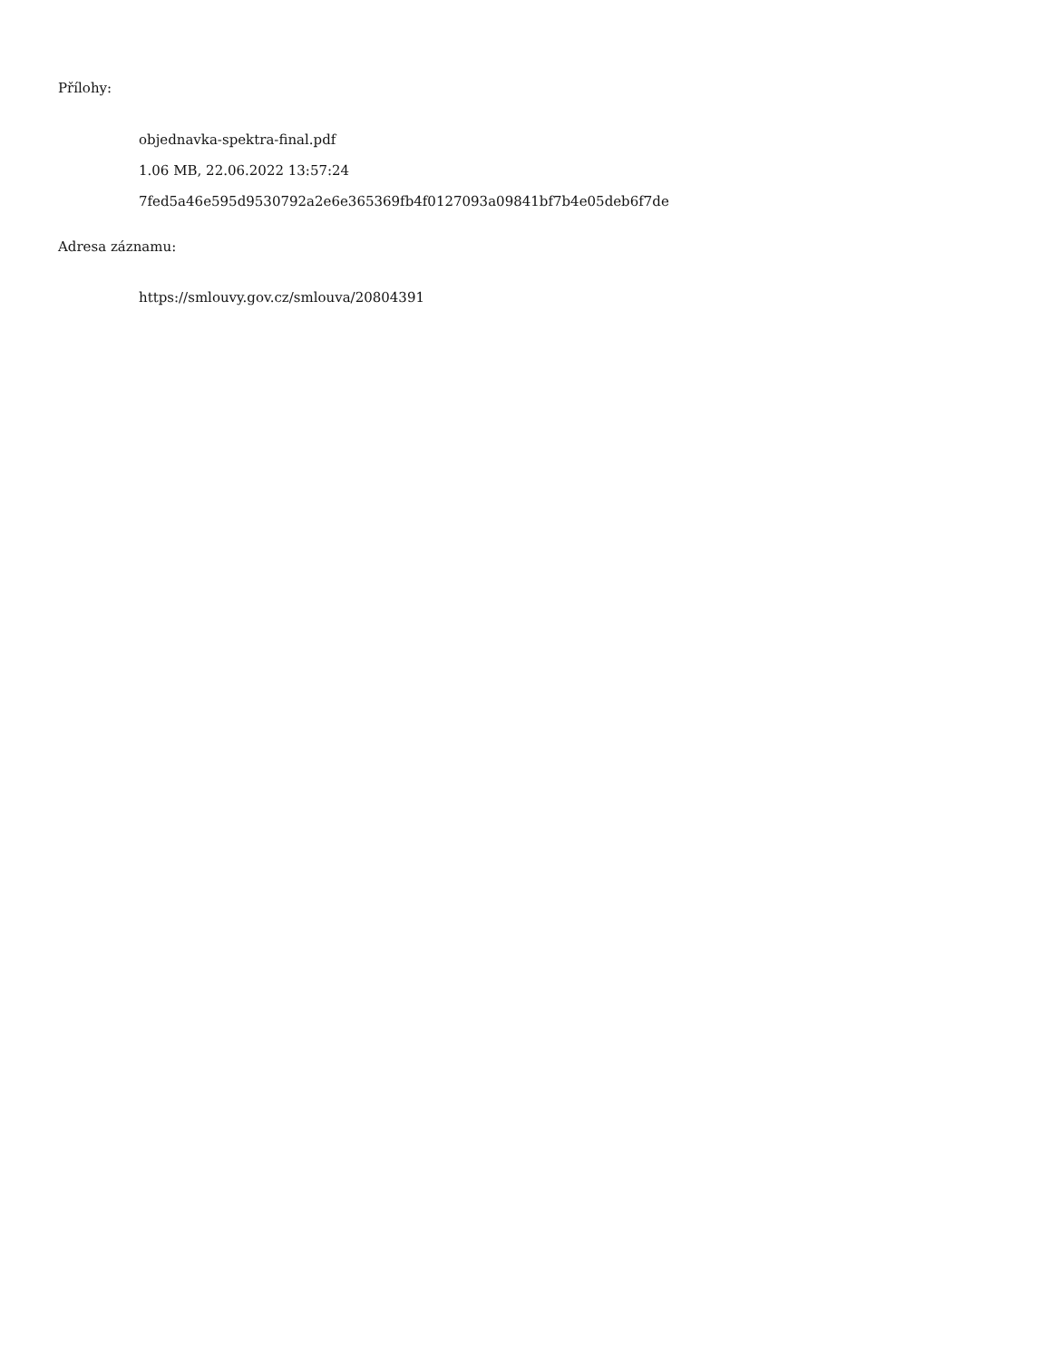Přílohy:
objednavka-spektra-final.pdf
1.06 MB, 22.06.2022 13:57:24
7fed5a46e595d9530792a2e6e365369fb4f0127093a09841bf7b4e05deb6f7de
Adresa záznamu:
https://smlouvy.gov.cz/smlouva/20804391